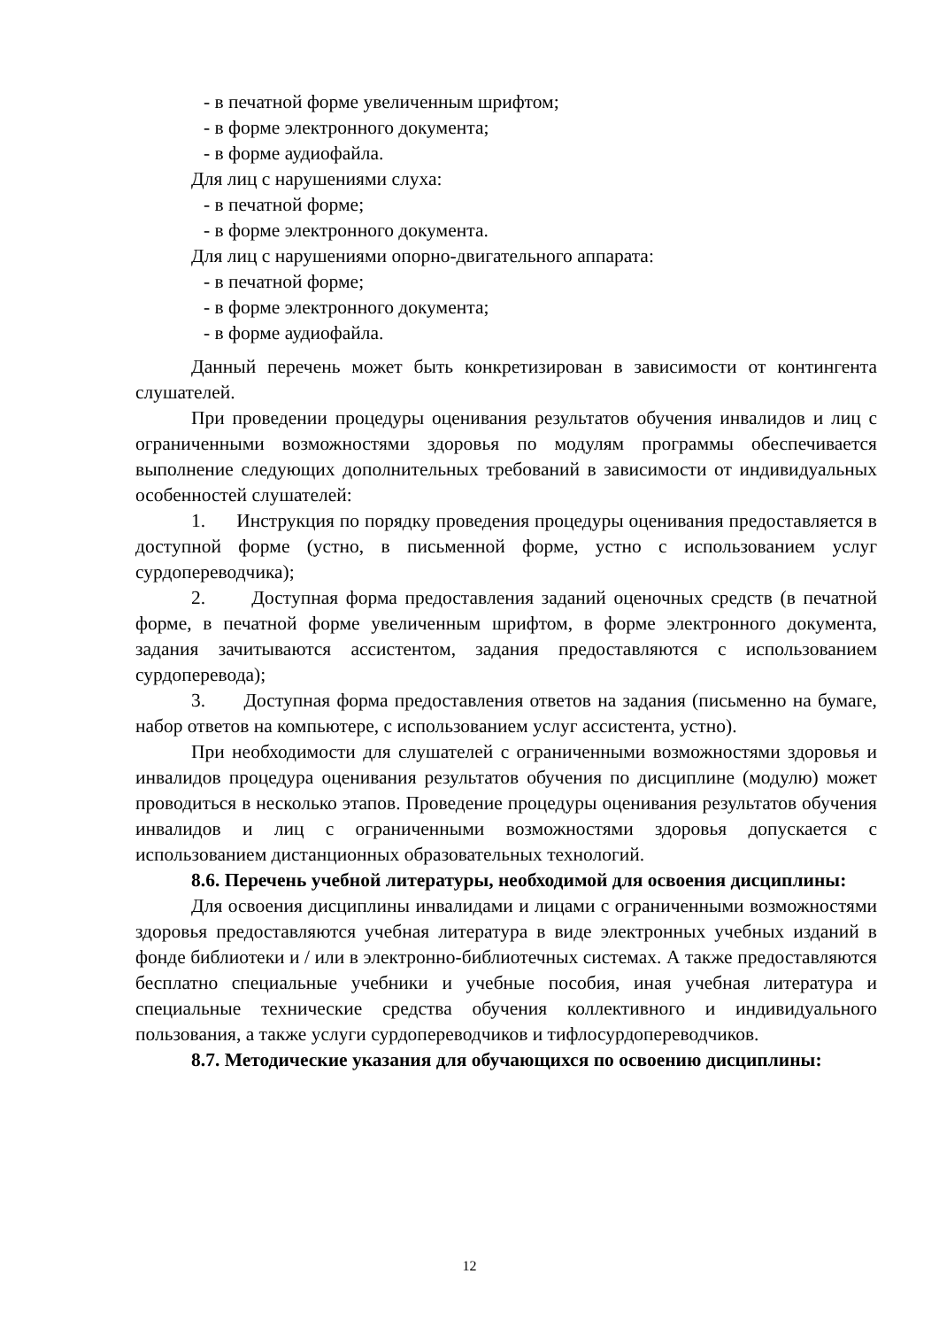- в печатной форме увеличенным шрифтом;
- в форме электронного документа;
- в форме аудиофайла.
Для лиц с нарушениями слуха:
- в печатной форме;
- в форме электронного документа.
Для лиц с нарушениями опорно-двигательного аппарата:
- в печатной форме;
- в форме электронного документа;
- в форме аудиофайла.
Данный перечень может быть конкретизирован в зависимости от контингента слушателей.
При проведении процедуры оценивания результатов обучения инвалидов и лиц с ограниченными возможностями здоровья по модулям программы обеспечивается выполнение следующих дополнительных требований в зависимости от индивидуальных особенностей слушателей:
1. Инструкция по порядку проведения процедуры оценивания предоставляется в доступной форме (устно, в письменной форме, устно с использованием услуг сурдопереводчика);
2. Доступная форма предоставления заданий оценочных средств (в печатной форме, в печатной форме увеличенным шрифтом, в форме электронного документа, задания зачитываются ассистентом, задания предоставляются с использованием сурдоперевода);
3. Доступная форма предоставления ответов на задания (письменно на бумаге, набор ответов на компьютере, с использованием услуг ассистента, устно).
При необходимости для слушателей с ограниченными возможностями здоровья и инвалидов процедура оценивания результатов обучения по дисциплине (модулю) может проводиться в несколько этапов. Проведение процедуры оценивания результатов обучения инвалидов и лиц с ограниченными возможностями здоровья допускается с использованием дистанционных образовательных технологий.
8.6. Перечень учебной литературы, необходимой для освоения дисциплины:
Для освоения дисциплины инвалидами и лицами с ограниченными возможностями здоровья предоставляются учебная литература в виде электронных учебных изданий в фонде библиотеки и / или в электронно-библиотечных системах. А также предоставляются бесплатно специальные учебники и учебные пособия, иная учебная литература и специальные технические средства обучения коллективного и индивидуального пользования, а также услуги сурдопереводчиков и тифлосурдопереводчиков.
8.7. Методические указания для обучающихся по освоению дисциплины:
12